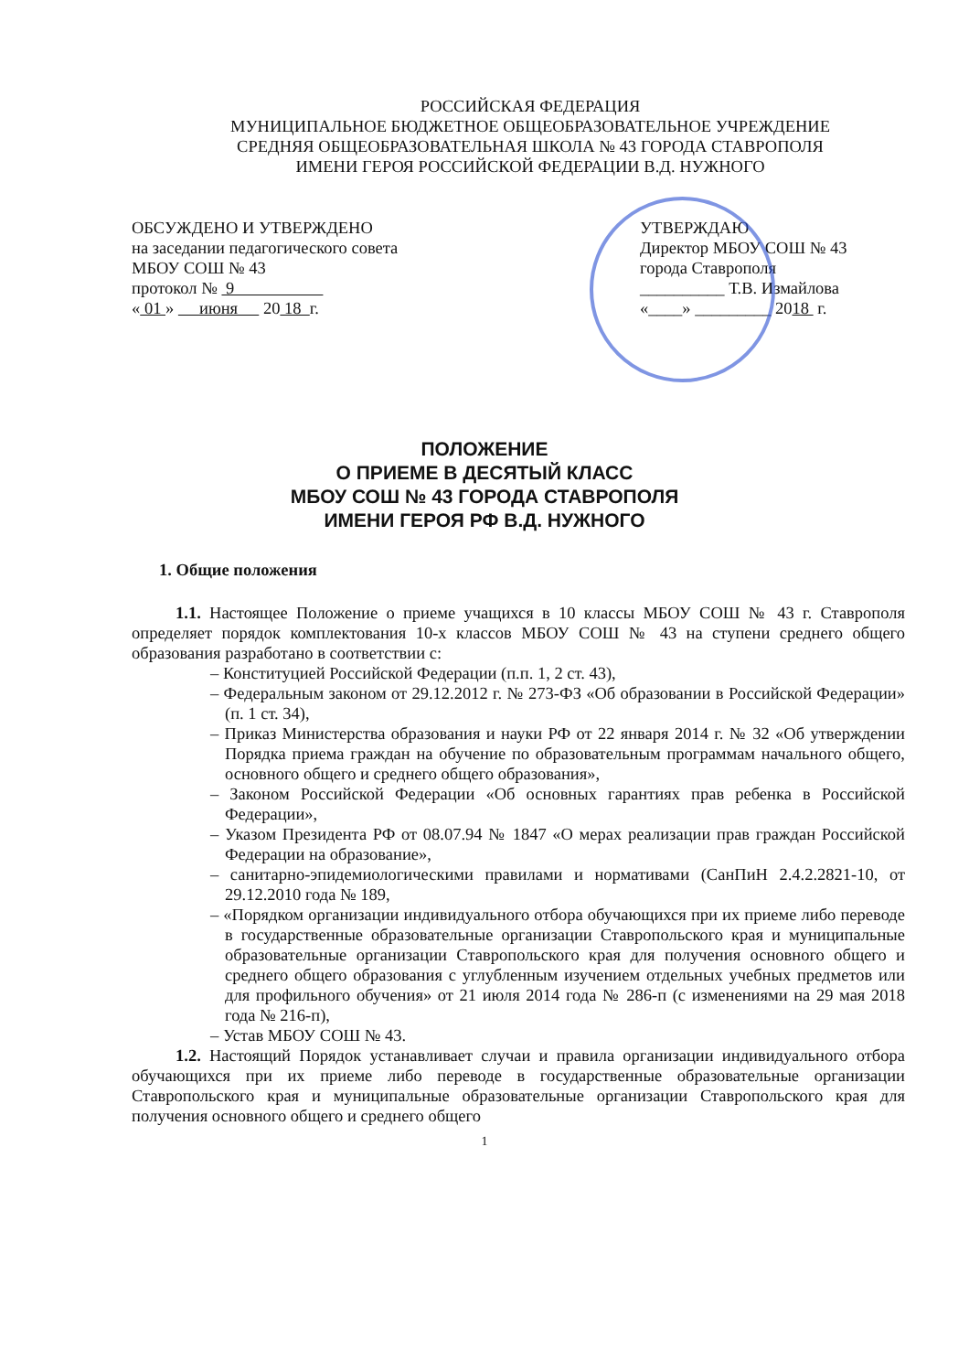РОССИЙСКАЯ ФЕДЕРАЦИЯ
МУНИЦИПАЛЬНОЕ БЮДЖЕТНОЕ ОБЩЕОБРАЗОВАТЕЛЬНОЕ УЧРЕЖДЕНИЕ
СРЕДНЯЯ ОБЩЕОБРАЗОВАТЕЛЬНАЯ ШКОЛА № 43 ГОРОДА СТАВРОПОЛЯ
ИМЕНИ ГЕРОЯ РОССИЙСКОЙ ФЕДЕРАЦИИ В.Д. НУЖНОГО
ОБСУЖДЕНО И УТВЕРЖДЕНО
на заседании педагогического совета
МБОУ СОШ № 43
протокол № 9
« 01 » июня 20 18 г.
УТВЕРЖДАЮ
Директор МБОУ СОШ № 43
города Ставрополя
__________ Т.В. Измайлова
«____» _________ 2018 г.
ПОЛОЖЕНИЕ
О ПРИЕМЕ В ДЕСЯТЫЙ КЛАСС
МБОУ СОШ № 43 ГОРОДА СТАВРОПОЛЯ
ИМЕНИ ГЕРОЯ РФ В.Д. НУЖНОГО
1. Общие положения
1.1. Настоящее Положение о приеме учащихся в 10 классы МБОУ СОШ № 43 г. Ставрополя определяет порядок комплектования 10-х классов МБОУ СОШ № 43 на ступени среднего общего образования разработано в соответствии с:
– Конституцией Российской Федерации (п.п. 1, 2 ст. 43),
– Федеральным законом от 29.12.2012 г. № 273-ФЗ «Об образовании в Российской Федерации» (п. 1 ст. 34),
– Приказ Министерства образования и науки РФ от 22 января 2014 г. № 32 «Об утверждении Порядка приема граждан на обучение по образовательным программам начального общего, основного общего и среднего общего образования»,
– Законом Российской Федерации «Об основных гарантиях прав ребенка в Российской Федерации»,
– Указом Президента РФ от 08.07.94 № 1847 «О мерах реализации прав граждан Российской Федерации на образование»,
– санитарно-эпидемиологическими правилами и нормативами (СанПиН 2.4.2.2821-10, от 29.12.2010 года № 189,
– «Порядком организации индивидуального отбора обучающихся при их приеме либо переводе в государственные образовательные организации Ставропольского края и муниципальные образовательные организации Ставропольского края для получения основного общего и среднего общего образования с углубленным изучением отдельных учебных предметов или для профильного обучения» от 21 июля 2014 года № 286-п (с изменениями на 29 мая 2018 года № 216-п),
– Устав МБОУ СОШ № 43.
1.2. Настоящий Порядок устанавливает случаи и правила организации индивидуального отбора обучающихся при их приеме либо переводе в государственные образовательные организации Ставропольского края и муниципальные образовательные организации Ставропольского края для получения основного общего и среднего общего
1